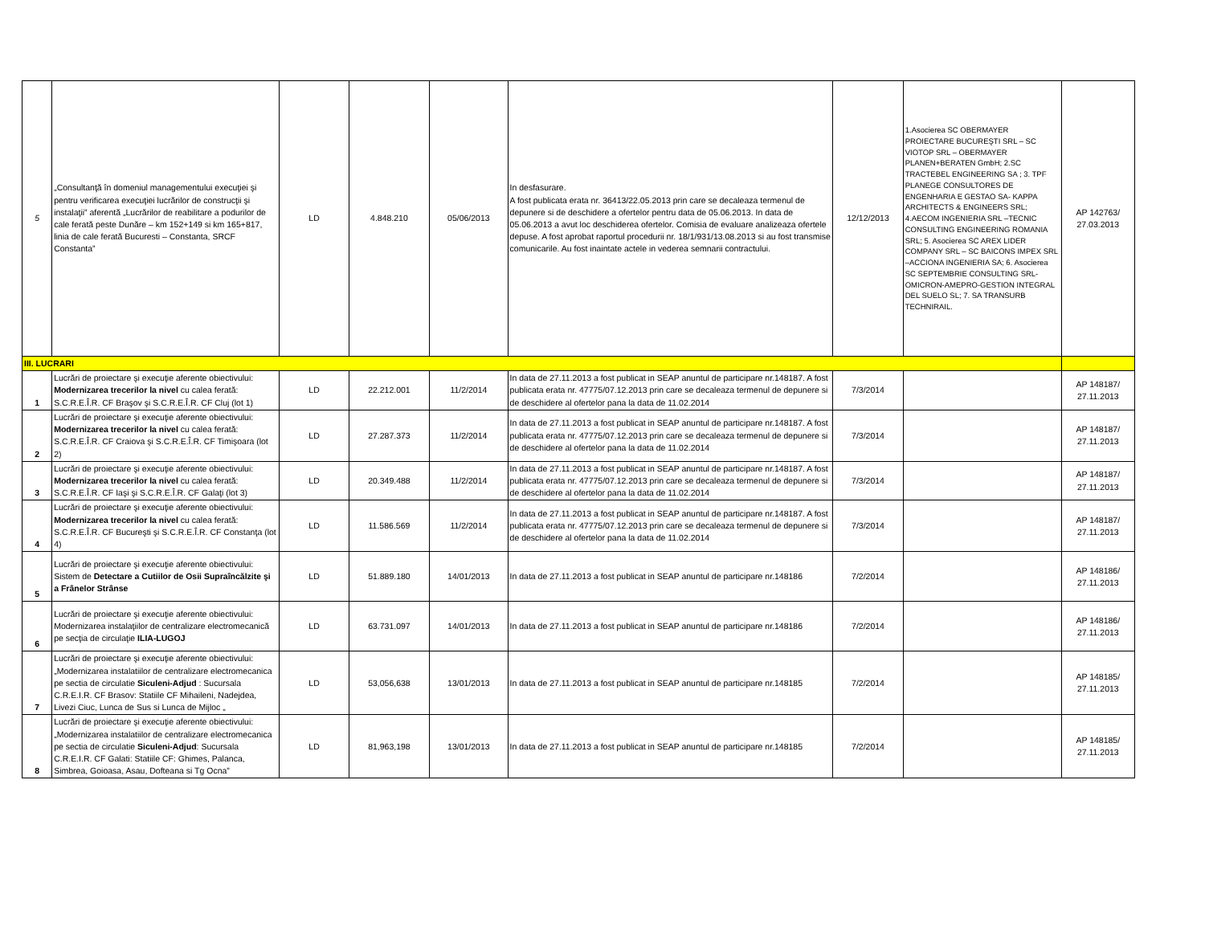| 5 | „Consultanţă în domeniul managementului execuţiei şi pentru verificarea execuţiei lucrărilor de construcţii şi instalaţii” aferentă „Lucrărilor de reabilitare a podurilor de cale ferată peste Dunăre – km 152+149 si km 165+817, linia de cale ferată Bucuresti – Constanta, SRCF Constanta” | LD | 4.848.210 | 05/06/2013 | In desfasurare. A fost publicata erata nr. 36413/22.05.2013 prin care se decaleaza termenul de depunere si de deschidere a ofertelor pentru data de 05.06.2013. In data de 05.06.2013 a avut loc deschiderea ofertelor. Comisia de evaluare analizeaza ofertele depuse. A fost aprobat raportul procedurii nr. 18/1/931/13.08.2013 si au fost transmise comunicarile. Au fost inaintate actele in vederea semnarii contractului. | 12/12/2013 | 1.Asocierea SC OBERMAYER PROIECTARE BUCUREŞTI SRL – SC VIOTOP SRL – OBERMAYER PLANEN+BERATEN GmbH; 2.SC TRACTEBEL ENGINEERING SA ; 3. TPF PLANEGE CONSULTORES DE ENGENHARIA E GESTAO SA- KAPPA ARCHITECTS & ENGINEERS SRL; 4.AECOM INGENIERIA SRL –TECNIC CONSULTING ENGINEERING ROMANIA SRL; 5. Asocierea SC AREX LIDER COMPANY SRL – SC BAICONS IMPEX SRL –ACCIONA INGENIERIA SA; 6. Asocierea SC SEPTEMBRIE CONSULTING SRL-OMICRON-AMEPRO-GESTION INTEGRAL DEL SUELO SL; 7. SA TRANSURB TECHNIRAIL. | AP 142763/ 27.03.2013 |
| III. LUCRARI | | | | | | | | |
| 1 | Lucrări de proiectare şi execuţie aferente obiectivului: Modernizarea trecerilor la nivel cu calea ferată: S.C.R.E.Î.R. CF Braşov şi S.C.R.E.Î.R. CF Cluj (lot 1) | LD | 22.212.001 | 11/2/2014 | In data de 27.11.2013 a fost publicat in SEAP anuntul de participare nr.148187. A fost publicata erata nr. 47775/07.12.2013 prin care se decaleaza termenul de depunere si de deschidere al ofertelor pana la data de 11.02.2014 | 7/3/2014 | | AP 148187/ 27.11.2013 |
| 2 | Lucrări de proiectare şi execuţie aferente obiectivului: Modernizarea trecerilor la nivel cu calea ferată: S.C.R.E.Î.R. CF Craiova şi S.C.R.E.Î.R. CF Timişoara (lot 2) | LD | 27.287.373 | 11/2/2014 | In data de 27.11.2013 a fost publicat in SEAP anuntul de participare nr.148187. A fost publicata erata nr. 47775/07.12.2013 prin care se decaleaza termenul de depunere si de deschidere al ofertelor pana la data de 11.02.2014 | 7/3/2014 | | AP 148187/ 27.11.2013 |
| 3 | Lucrări de proiectare şi execuţie aferente obiectivului: Modernizarea trecerilor la nivel cu calea ferată: S.C.R.E.Î.R. CF Iaşi şi S.C.R.E.Î.R. CF Galaţi (lot 3) | LD | 20.349.488 | 11/2/2014 | In data de 27.11.2013 a fost publicat in SEAP anuntul de participare nr.148187. A fost publicata erata nr. 47775/07.12.2013 prin care se decaleaza termenul de depunere si de deschidere al ofertelor pana la data de 11.02.2014 | 7/3/2014 | | AP 148187/ 27.11.2013 |
| 4 | Lucrări de proiectare şi execuţie aferente obiectivului: Modernizarea trecerilor la nivel cu calea ferată: S.C.R.E.Î.R. CF Bucureşti şi S.C.R.E.Î.R. CF Constanţa (lot 4) | LD | 11.586.569 | 11/2/2014 | In data de 27.11.2013 a fost publicat in SEAP anuntul de participare nr.148187. A fost publicata erata nr. 47775/07.12.2013 prin care se decaleaza termenul de depunere si de deschidere al ofertelor pana la data de 11.02.2014 | 7/3/2014 | | AP 148187/ 27.11.2013 |
| 5 | Lucrări de proiectare şi execuţie aferente obiectivului: Sistem de Detectare a Cutiilor de Osii Supraîncălzite şi a Frânelor Strânse | LD | 51.889.180 | 14/01/2013 | In data de 27.11.2013 a fost publicat in SEAP anuntul de participare nr.148186 | 7/2/2014 | | AP 148186/ 27.11.2013 |
| 6 | Lucrări de proiectare şi execuţie aferente obiectivului: Modernizarea instalaţiilor de centralizare electromecanică pe secţia de circulaţie ILIA-LUGOJ | LD | 63.731.097 | 14/01/2013 | In data de 27.11.2013 a fost publicat in SEAP anuntul de participare nr.148186 | 7/2/2014 | | AP 148186/ 27.11.2013 |
| 7 | Lucrări de proiectare şi execuţie aferente obiectivului: „Modernizarea instalatiilor de centralizare electromecanica pe sectia de circulatie Siculeni-Adjud : Sucursala C.R.E.I.R. CF Brasov: Statiile CF Mihaileni, Nadejdea, Livezi Ciuc, Lunca de Sus si Lunca de Mijloc „ | LD | 53,056,638 | 13/01/2013 | In data de 27.11.2013 a fost publicat in SEAP anuntul de participare nr.148185 | 7/2/2014 | | AP 148185/ 27.11.2013 |
| 8 | Lucrări de proiectare şi execuţie aferente obiectivului:„Modernizarea instalatiilor de centralizare electromecanica pe sectia de circulatie Siculeni-Adjud : Sucursala C.R.E.I.R. CF Galati: Statiile CF: Ghimes, Palanca, Simbrea, Goioasa, Asau, Dofteana si Tg Ocna” | LD | 81,963,198 | 13/01/2013 | In data de 27.11.2013 a fost publicat in SEAP anuntul de participare nr.148185 | 7/2/2014 | | AP 148185/ 27.11.2013 |